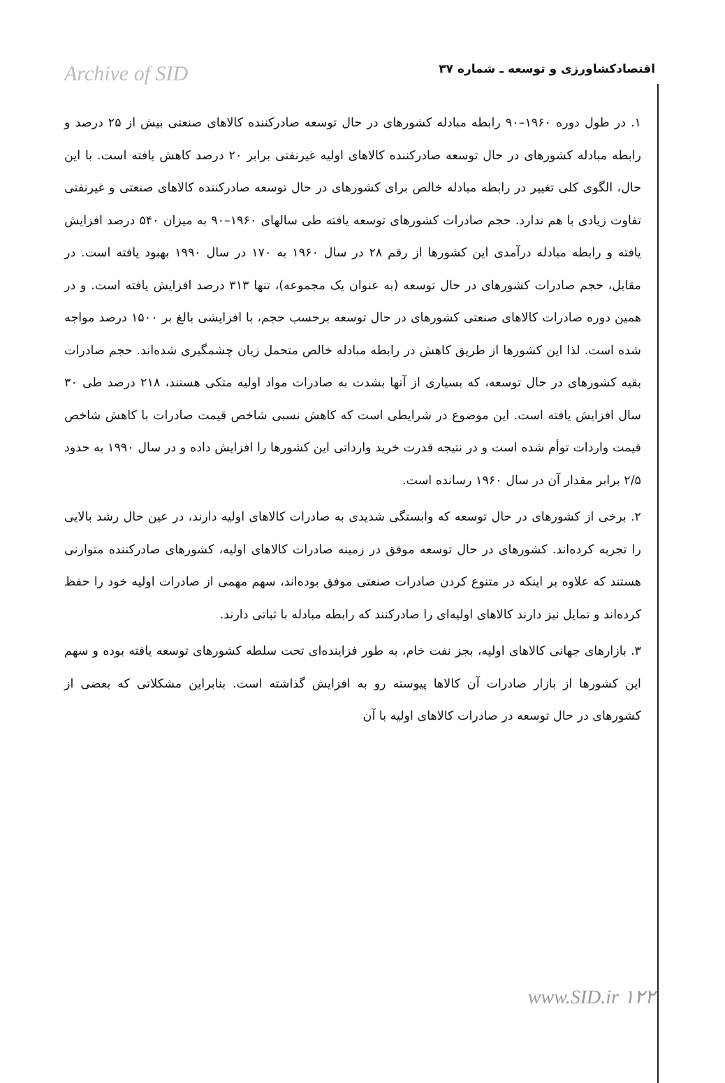Archive of SID اقتصادکشاورزی و توسعه ـ شماره ۳۷
۱. در طول دوره ۱۹۶۰–۹۰ رابطه مبادله کشورهای در حال توسعه صادرکننده کالاهای صنعتی بیش از ۲۵ درصد و رابطه مبادله کشورهای در حال توسعه صادرکننده کالاهای اولیه غیرنفتی برابر ۲۰ درصد کاهش یافته است. با این حال، الگوی کلی تغییر در رابطه مبادله خالص برای کشورهای در حال توسعه صادرکننده کالاهای صنعتی و غیرنفتی تفاوت زیادی با هم ندارد. حجم صادرات کشورهای توسعه یافته طی سالهای ۱۹۶۰–۹۰ به میزان ۵۴۰ درصد افزایش یافته و رابطه مبادله درآمدی این کشورها از رقم ۲۸ در سال ۱۹۶۰ به ۱۷۰ در سال ۱۹۹۰ بهبود یافته است. در مقابل، حجم صادرات کشورهای در حال توسعه (به عنوان یک مجموعه)، تنها ۳۱۳ درصد افزایش یافته است. و در همین دوره صادرات کالاهای صنعتی کشورهای در حال توسعه برحسب حجم، با افزایشی بالغ بر ۱۵۰۰ درصد مواجه شده است. لذا این کشورها از طریق کاهش در رابطه مبادله خالص متحمل زیان چشمگیری شده‌اند. حجم صادرات بقیه کشورهای در حال توسعه، که بسیاری از آنها بشدت به صادرات مواد اولیه متکی هستند، ۲۱۸ درصد طی ۳۰ سال افزایش یافته است. این موضوع در شرایطی است که کاهش نسبی شاخص قیمت صادرات با کاهش شاخص قیمت واردات توأم شده است و در نتیجه قدرت خرید وارداتی این کشورها را افزایش داده و در سال ۱۹۹۰ به حدود ۲/۵ برابر مقدار آن در سال ۱۹۶۰ رسانده است.
۲. برخی از کشورهای در حال توسعه که وابستگی شدیدی به صادرات کالاهای اولیه دارند، در عین حال رشد بالایی را تجربه کرده‌اند. کشورهای در حال توسعه موفق در زمینه صادرات کالاهای اولیه، کشورهای صادرکننده متوازنی هستند که علاوه بر اینکه در متنوع کردن صادرات صنعتی موفق بوده‌اند، سهم مهمی از صادرات اولیه خود را حفظ کرده‌اند و تمایل نیز دارند کالاهای اولیه‌ای را صادرکنند که رابطه مبادله با ثباتی دارند.
۳. بازارهای جهانی کالاهای اولیه، بجز نفت خام، به طور فزاینده‌ای تحت سلطه کشورهای توسعه یافته بوده و سهم این کشورها از بازار صادرات آن کالاها پیوسته رو به افزایش گذاشته است. بنابراین مشکلاتی که بعضی از کشورهای در حال توسعه در صادرات کالاهای اولیه با آن
www.SID.ir ۱۲۲